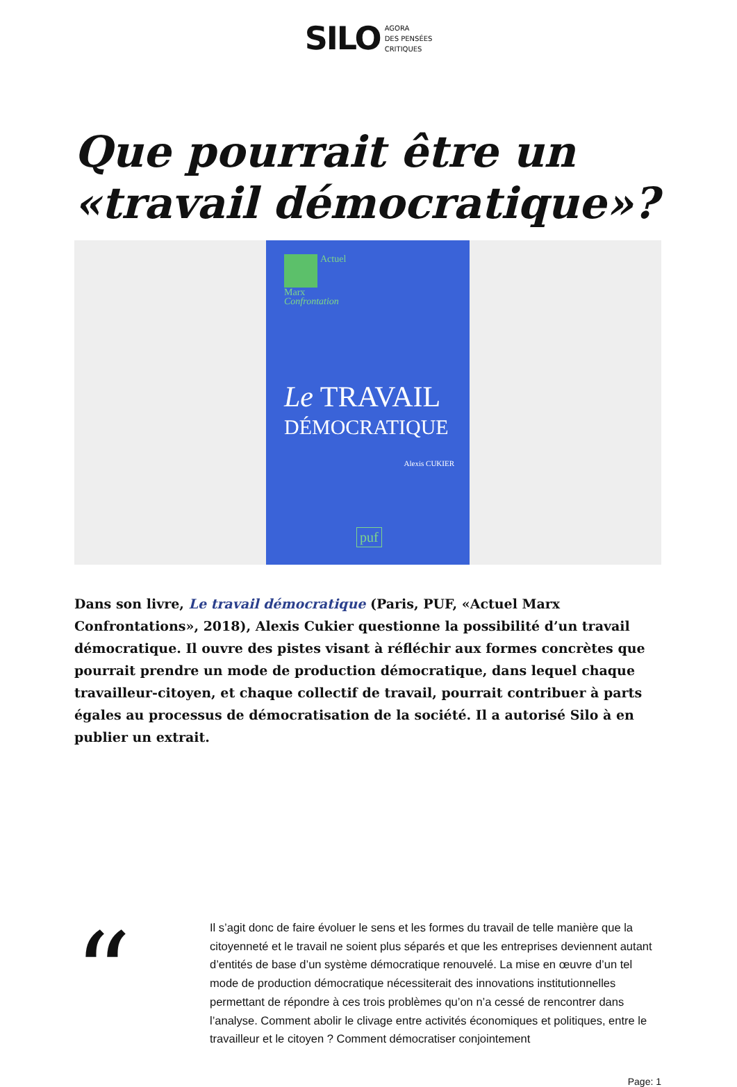SILO
AGORA
DES PENSÉES
CRITIQUES
Que pourrait être un «travail démocratique»?
Actuel
Marx
Confrontation
Le TRAVAIL
DÉMOCRATIQUE
Alexis CUKIER
puf
Dans son livre, Le travail démocratique (Paris, PUF, «Actuel Marx Confrontations», 2018), Alexis Cukier questionne la possibilité d’un travail démocratique. Il ouvre des pistes visant à réfléchir aux formes concrètes que pourrait prendre un mode de production démocratique, dans lequel chaque travailleur-citoyen, et chaque collectif de travail, pourrait contribuer à parts égales au processus de démocratisation de la société. Il a autorisé Silo à en publier un extrait.
“
Il s’agit donc de faire évoluer le sens et les formes du travail de telle manière que la citoyenneté et le travail ne soient plus séparés et que les entreprises deviennent autant d’entités de base d’un système démocratique renouvelé. La mise en œuvre d’un tel mode de production démocratique nécessiterait des innovations institutionnelles permettant de répondre à ces trois problèmes qu’on n’a cessé de rencontrer dans l’analyse. Comment abolir le clivage entre activités économiques et politiques, entre le travailleur et le citoyen ? Comment démocratiser conjointement
Page: 1